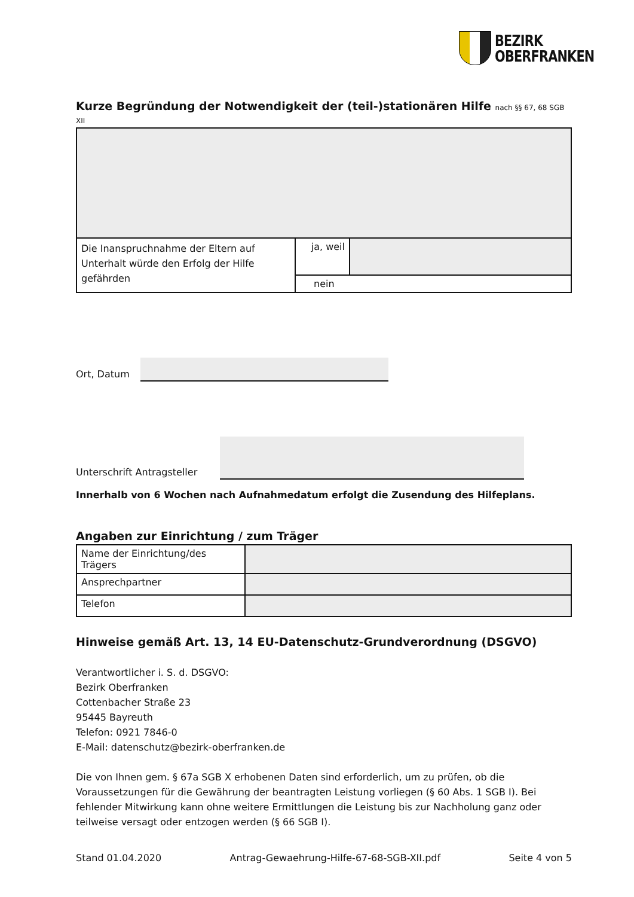BEZIRK
OBERFRANKEN
Kurze Begründung der Notwendigkeit der (teil-)stationären Hilfe nach §§ 67, 68 SGB XII
| Die Inanspruchnahme der Eltern auf Unterhalt würde den Erfolg der Hilfe gefährden | ja, weil | |
| | nein | |
Ort, Datum
Unterschrift Antragsteller
Innerhalb von 6 Wochen nach Aufnahmedatum erfolgt die Zusendung des Hilfeplans.
Angaben zur Einrichtung / zum Träger
| Name der Einrichtung/des Trägers | |
| Ansprechpartner | |
| Telefon | |
Hinweise gemäß Art. 13, 14 EU-Datenschutz-Grundverordnung (DSGVO)
Verantwortlicher i. S. d. DSGVO:
Bezirk Oberfranken
Cottenbacher Straße 23
95445 Bayreuth
Telefon: 0921 7846-0
E-Mail: datenschutz@bezirk-oberfranken.de
Die von Ihnen gem. § 67a SGB X erhobenen Daten sind erforderlich, um zu prüfen, ob die Voraussetzungen für die Gewährung der beantragten Leistung vorliegen (§ 60 Abs. 1 SGB I). Bei fehlender Mitwirkung kann ohne weitere Ermittlungen die Leistung bis zur Nachholung ganz oder teilweise versagt oder entzogen werden (§ 66 SGB I).
Stand 01.04.2020 Antrag-Gewaehrung-Hilfe-67-68-SGB-XII.pdf
Seite 4 von 5